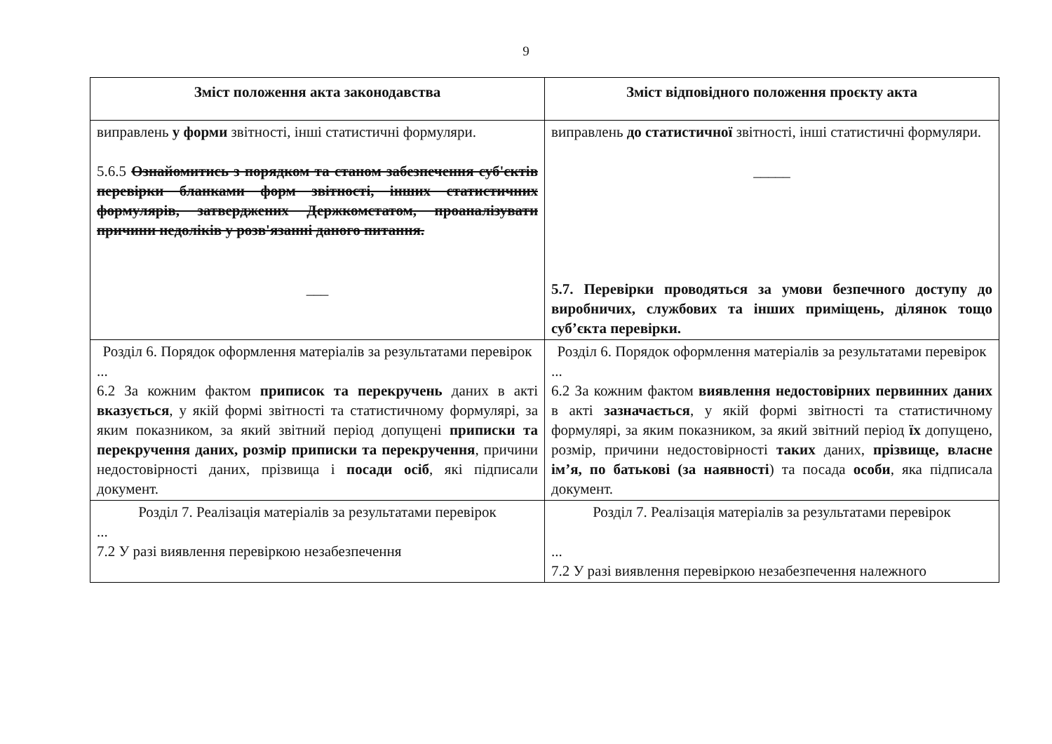9
| Зміст положення акта законодавства | Зміст відповідного положення проєкту акта |
| --- | --- |
| виправлень у форми звітності, інші статистичні формуляри. 5.6.5 Ознайомитись з порядком та станом забезпечення суб'єктів перевірки бланками форм звітності, інших статистичних формулярів, затверджених Держкомстатом, проаналізувати причини недоліків у розв'язанні даного питання. ___ | виправлень до статистичної звітності, інші статистичні формуляри. _____ 5.7. Перевірки проводяться за умови безпечного доступу до виробничих, службових та інших приміщень, ділянок тощо суб’єкта перевірки. |
| Розділ 6. Порядок оформлення матеріалів за результатами перевірок ... 6.2 За кожним фактом приписок та перекручень даних в акті вказується , у якій формі звітності та статистичному формулярі, за яким показником, за який звітний період допущені приписки та перекручення даних, розмір приписки та перекручення , причини недостовірності даних, прізвища і посади осіб , які підписали документ. | Розділ 6. Порядок оформлення матеріалів за результатами перевірок ... 6.2 За кожним фактом виявлення недостовірних первинних даних в акті зазначається , у якій формі звітності та статистичному формулярі, за яким показником, за який звітний період їх допущено, розмір, причини недостовірності таких даних, прізвище, власне ім’я, по батькові (за наявності ) та посада особи , яка підписала документ. |
| Розділ 7. Реалізація матеріалів за результатами перевірок ... 7.2 У разі виявлення перевіркою незабезпечення | Розділ 7. Реалізація матеріалів за результатами перевірок ... 7.2 У разі виявлення перевіркою незабезпечення належного |